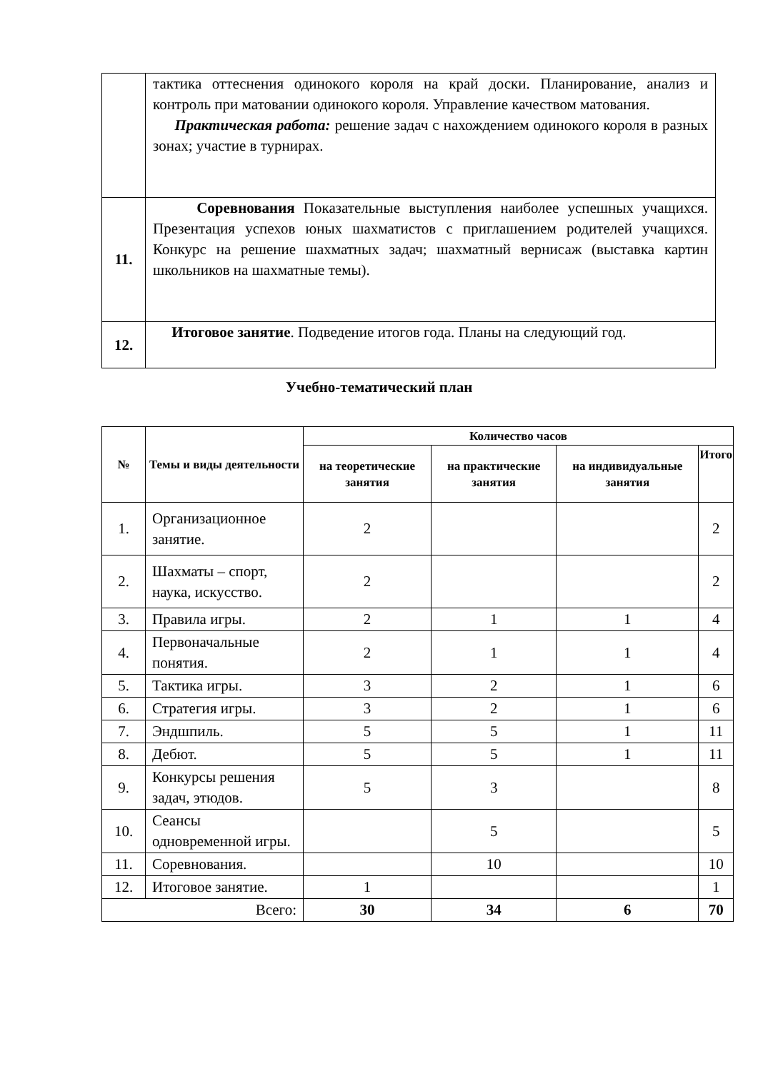| | тактика оттеснения одинокого короля на край доски. Планирование, анализ и контроль при матовании одинокого короля. Управление качеством матования. Практическая работа: решение задач с нахождением одинокого короля в разных зонах; участие в турнирах. |
| 11. | Соревнования Показательные выступления наиболее успешных учащихся. Презентация успехов юных шахматистов с приглашением родителей учащихся. Конкурс на решение шахматных задач; шахматный вернисаж (выставка картин школьников на шахматные темы). |
| 12. | Итоговое занятие . Подведение итогов года. Планы на следующий год. |
Учебно-тематический план
| № | Темы и виды деятельности | Количество часов | | | |
| --- | --- | --- | --- | --- | --- |
| | | на теоретические занятия | на практические занятия | на индивидуальные занятия | Итого |
| 1. | Организационное занятие. | 2 | | | 2 |
| 2. | Шахматы – спорт, наука, искусство. | 2 | | | 2 |
| 3. | Правила игры. | 2 | 1 | 1 | 4 |
| 4. | Первоначальные понятия. | 2 | 1 | 1 | 4 |
| 5. | Тактика игры. | 3 | 2 | 1 | 6 |
| 6. | Стратегия игры. | 3 | 2 | 1 | 6 |
| 7. | Эндшпиль. | 5 | 5 | 1 | 11 |
| 8. | Дебют. | 5 | 5 | 1 | 11 |
| 9. | Конкурсы решения задач, этюдов. | 5 | 3 | | 8 |
| 10. | Сеансы одновременной игры. | | 5 | | 5 |
| 11. | Соревнования. | | 10 | | 10 |
| 12. | Итоговое занятие. | 1 | | | 1 |
| Всего: | | 30 | 34 | 6 | 70 |